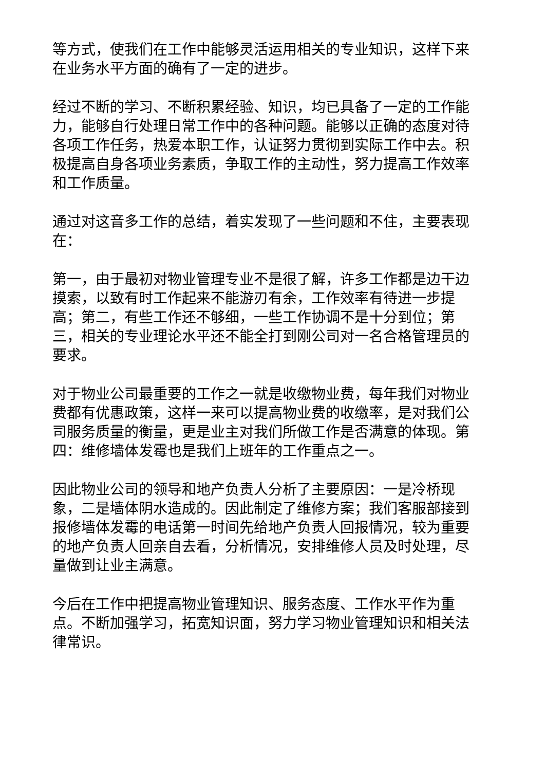等方式，使我们在工作中能够灵活运用相关的专业知识，这样下来在业务水平方面的确有了一定的进步。
经过不断的学习、不断积累经验、知识，均已具备了一定的工作能力，能够自行处理日常工作中的各种问题。能够以正确的态度对待各项工作任务，热爱本职工作，认证努力贯彻到实际工作中去。积极提高自身各项业务素质，争取工作的主动性，努力提高工作效率和工作质量。
通过对这音多工作的总结，着实发现了一些问题和不住，主要表现在：
第一，由于最初对物业管理专业不是很了解，许多工作都是边干边摸索，以致有时工作起来不能游刃有余，工作效率有待进一步提高；第二，有些工作还不够细，一些工作协调不是十分到位；第三，相关的专业理论水平还不能全打到刚公司对一名合格管理员的要求。
对于物业公司最重要的工作之一就是收缴物业费，每年我们对物业费都有优惠政策，这样一来可以提高物业费的收缴率，是对我们公司服务质量的衡量，更是业主对我们所做工作是否满意的体现。第四：维修墙体发霉也是我们上班年的工作重点之一。
因此物业公司的领导和地产负责人分析了主要原因：一是冷桥现象，二是墙体阴水造成的。因此制定了维修方案；我们客服部接到报修墙体发霉的电话第一时间先给地产负责人回报情况，较为重要的地产负责人回亲自去看，分析情况，安排维修人员及时处理，尽量做到让业主满意。
今后在工作中把提高物业管理知识、服务态度、工作水平作为重点。不断加强学习，拓宽知识面，努力学习物业管理知识和相关法律常识。